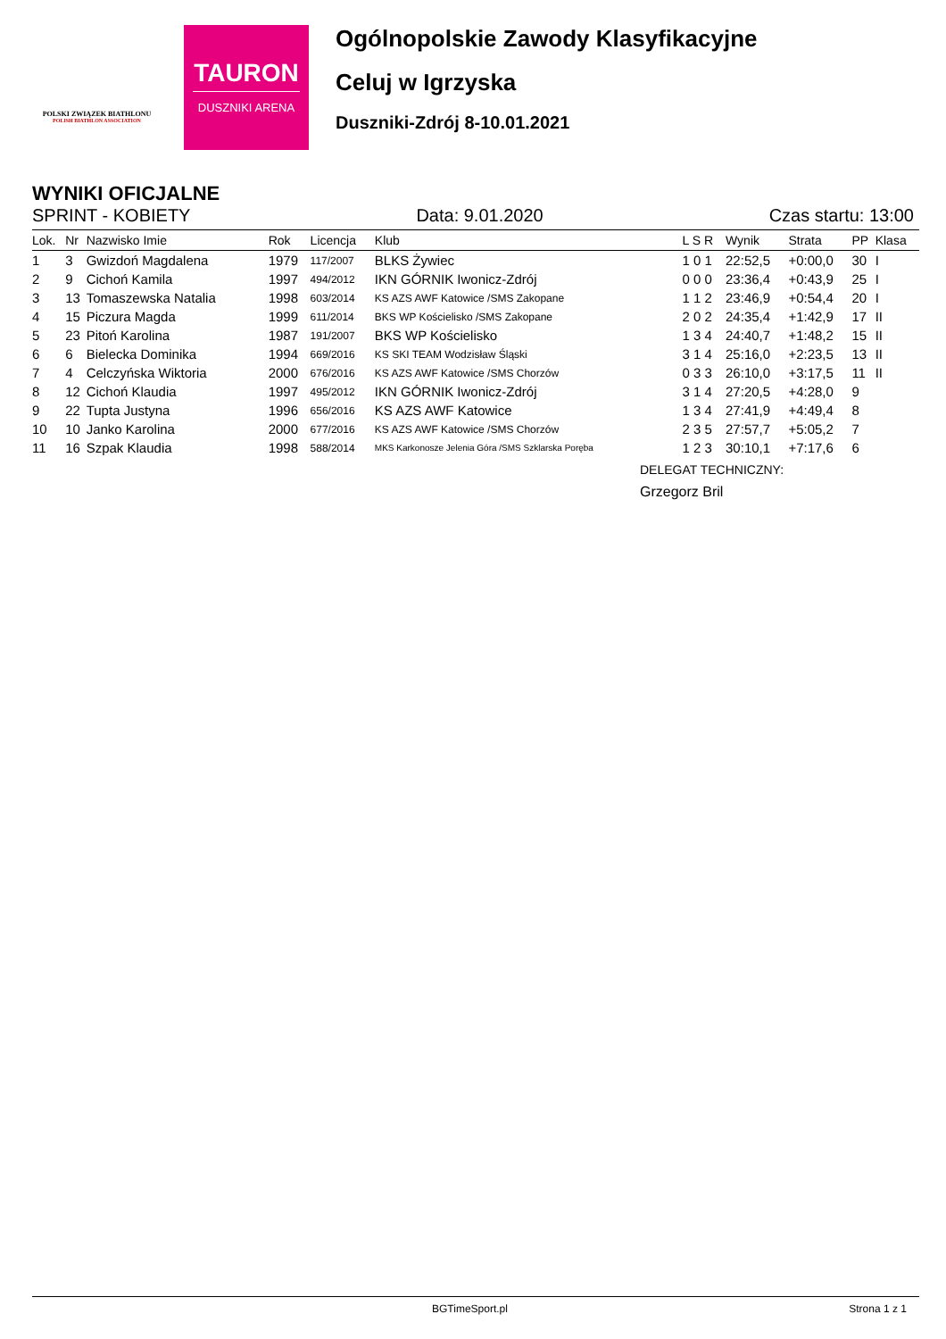POLSKI ZWIĄZEK BIATHLONU
POLISH BIATHLON ASSOCIATION
TAURON
DUSZNIKI ARENA
Ogólnopolskie Zawody Klasyfikacyjne
Celuj w Igrzyska
Duszniki-Zdrój 8-10.01.2021
WYNIKI OFICJALNE
SPRINT - KOBIETY Data: 9.01.2020 Czas startu: 13:00
| Lok. | Nr | Nazwisko Imie | Rok | Licencja | Klub | L S R | Wynik | Strata | PP | Klasa |
| --- | --- | --- | --- | --- | --- | --- | --- | --- | --- | --- |
| 1 | 3 | Gwizdoń Magdalena | 1979 | 117/2007 | BLKS Żywiec | 1 0 1 | 22:52,5 | +0:00,0 | 30 | I |
| 2 | 9 | Cichoń Kamila | 1997 | 494/2012 | IKN GÓRNIK Iwonicz-Zdrój | 0 0 0 | 23:36,4 | +0:43,9 | 25 | I |
| 3 | 13 | Tomaszewska Natalia | 1998 | 603/2014 | KS AZS AWF Katowice /SMS Zakopane | 1 1 2 | 23:46,9 | +0:54,4 | 20 | I |
| 4 | 15 | Piczura Magda | 1999 | 611/2014 | BKS WP Kościelisko /SMS Zakopane | 2 0 2 | 24:35,4 | +1:42,9 | 17 | II |
| 5 | 23 | Pitoń Karolina | 1987 | 191/2007 | BKS WP Kościelisko | 1 3 4 | 24:40,7 | +1:48,2 | 15 | II |
| 6 | 6 | Bielecka Dominika | 1994 | 669/2016 | KS SKI TEAM Wodzisław Śląski | 3 1 4 | 25:16,0 | +2:23,5 | 13 | II |
| 7 | 4 | Celczyńska Wiktoria | 2000 | 676/2016 | KS AZS AWF Katowice /SMS Chorzów | 0 3 3 | 26:10,0 | +3:17,5 | 11 | II |
| 8 | 12 | Cichoń Klaudia | 1997 | 495/2012 | IKN GÓRNIK Iwonicz-Zdrój | 3 1 4 | 27:20,5 | +4:28,0 | 9 | |
| 9 | 22 | Tupta Justyna | 1996 | 656/2016 | KS AZS AWF Katowice | 1 3 4 | 27:41,9 | +4:49,4 | 8 | |
| 10 | 10 | Janko Karolina | 2000 | 677/2016 | KS AZS AWF Katowice /SMS Chorzów | 2 3 5 | 27:57,7 | +5:05,2 | 7 | |
| 11 | 16 | Szpak Klaudia | 1998 | 588/2014 | MKS Karkonosze Jelenia Góra /SMS Szklarska Poręba | 1 2 3 | 30:10,1 | +7:17,6 | 6 | |
DELEGAT TECHNICZNY:
Grzegorz Bril
BGTimeSport.pl Strona 1 z 1